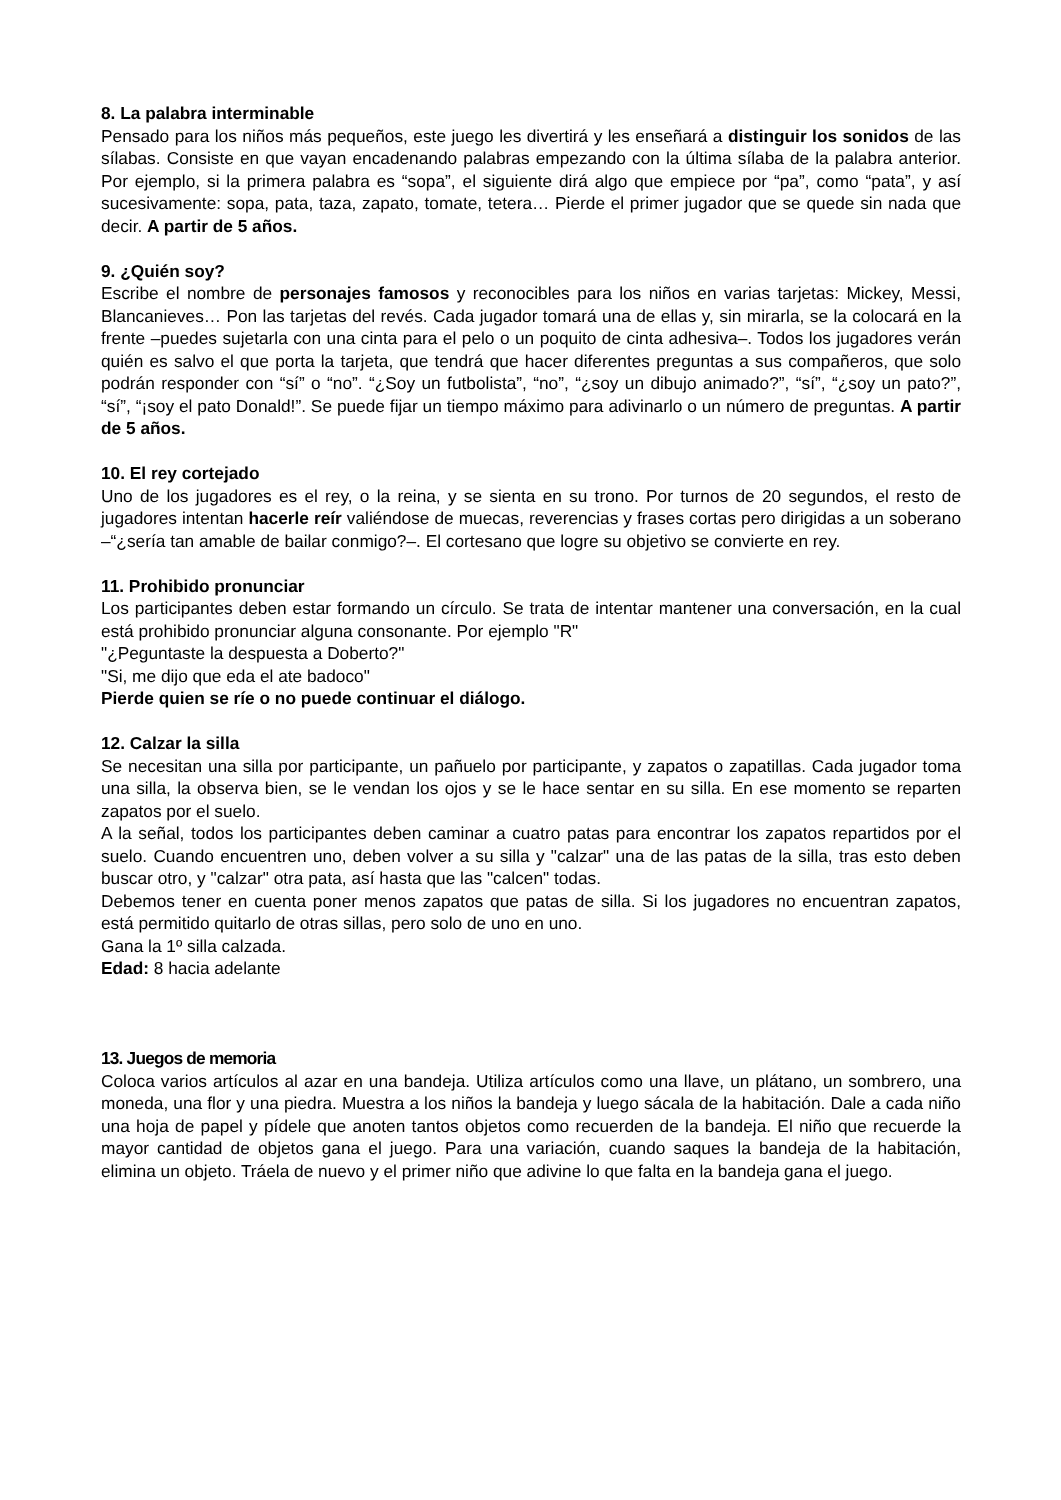8. La palabra interminable
Pensado para los niños más pequeños, este juego les divertirá y les enseñará a distinguir los sonidos de las sílabas. Consiste en que vayan encadenando palabras empezando con la última sílaba de la palabra anterior. Por ejemplo, si la primera palabra es “sopa”, el siguiente dirá algo que empiece por “pa”, como “pata”, y así sucesivamente: sopa, pata, taza, zapato, tomate, tetera… Pierde el primer jugador que se quede sin nada que decir. A partir de 5 años.
9. ¿Quién soy?
Escribe el nombre de personajes famosos y reconocibles para los niños en varias tarjetas: Mickey, Messi, Blancanieves… Pon las tarjetas del revés. Cada jugador tomará una de ellas y, sin mirarla, se la colocará en la frente –puedes sujetarla con una cinta para el pelo o un poquito de cinta adhesiva–. Todos los jugadores verán quién es salvo el que porta la tarjeta, que tendrá que hacer diferentes preguntas a sus compañeros, que solo podrán responder con “sí” o “no”. “¿Soy un futbolista”, “no”, “¿soy un dibujo animado?”, “sí”, “¿soy un pato?”, “sí”, “¡soy el pato Donald!”. Se puede fijar un tiempo máximo para adivinarlo o un número de preguntas. A partir de 5 años.
10. El rey cortejado
Uno de los jugadores es el rey, o la reina, y se sienta en su trono. Por turnos de 20 segundos, el resto de jugadores intentan hacerle reír valiéndose de muecas, reverencias y frases cortas pero dirigidas a un soberano –“¿sería tan amable de bailar conmigo?–. El cortesano que logre su objetivo se convierte en rey.
11. Prohibido pronunciar
Los participantes deben estar formando un círculo. Se trata de intentar mantener una conversación, en la cual está prohibido pronunciar alguna consonante. Por ejemplo "R"
"¿Peguntaste la despuesta a Doberto?"
"Si, me dijo que eda el ate badoco"
Pierde quien se ríe o no puede continuar el diálogo.
12. Calzar la silla
Se necesitan una silla por participante, un pañuelo por participante, y zapatos o zapatillas. Cada jugador toma una silla, la observa bien, se le vendan los ojos y se le hace sentar en su silla. En ese momento se reparten zapatos por el suelo.
A la señal, todos los participantes deben caminar a cuatro patas para encontrar los zapatos repartidos por el suelo. Cuando encuentren uno, deben volver a su silla y "calzar" una de las patas de la silla, tras esto deben buscar otro, y "calzar" otra pata, así hasta que las "calcen" todas.
Debemos tener en cuenta poner menos zapatos que patas de silla. Si los jugadores no encuentran zapatos, está permitido quitarlo de otras sillas, pero solo de uno en uno.
Gana la 1º silla calzada.
Edad: 8 hacia adelante
13. Juegos de memoria
Coloca varios artículos al azar en una bandeja. Utiliza artículos como una llave, un plátano, un sombrero, una moneda, una flor y una piedra. Muestra a los niños la bandeja y luego sácala de la habitación. Dale a cada niño una hoja de papel y pídele que anoten tantos objetos como recuerden de la bandeja. El niño que recuerde la mayor cantidad de objetos gana el juego. Para una variación, cuando saques la bandeja de la habitación, elimina un objeto. Tráela de nuevo y el primer niño que adivine lo que falta en la bandeja gana el juego.